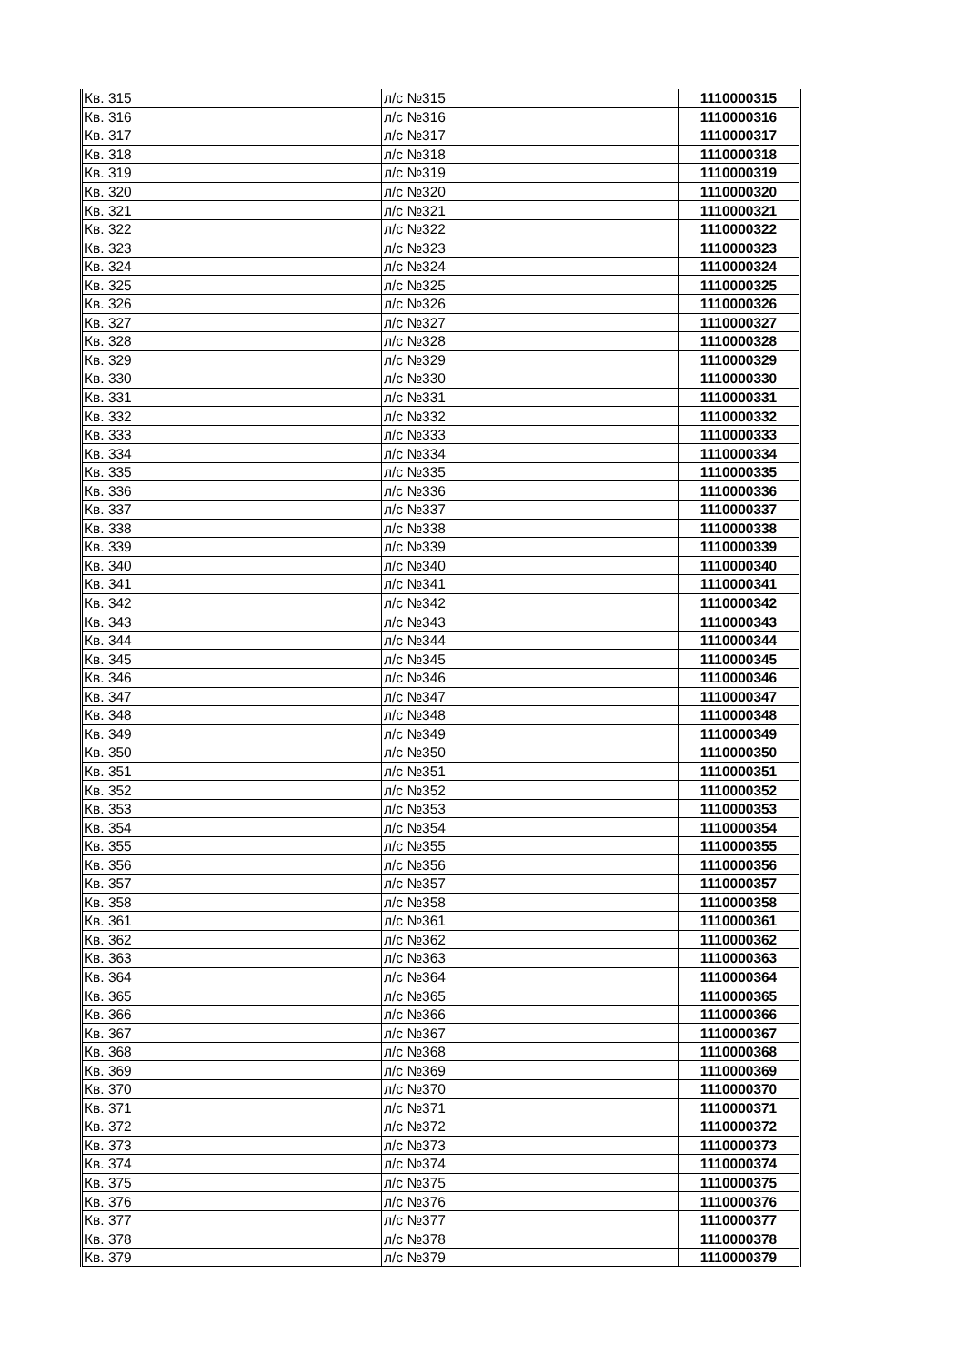| Кв. 315 | л/с №315 | 1110000315 |
| Кв. 316 | л/с №316 | 1110000316 |
| Кв. 317 | л/с №317 | 1110000317 |
| Кв. 318 | л/с №318 | 1110000318 |
| Кв. 319 | л/с №319 | 1110000319 |
| Кв. 320 | л/с №320 | 1110000320 |
| Кв. 321 | л/с №321 | 1110000321 |
| Кв. 322 | л/с №322 | 1110000322 |
| Кв. 323 | л/с №323 | 1110000323 |
| Кв. 324 | л/с №324 | 1110000324 |
| Кв. 325 | л/с №325 | 1110000325 |
| Кв. 326 | л/с №326 | 1110000326 |
| Кв. 327 | л/с №327 | 1110000327 |
| Кв. 328 | л/с №328 | 1110000328 |
| Кв. 329 | л/с №329 | 1110000329 |
| Кв. 330 | л/с №330 | 1110000330 |
| Кв. 331 | л/с №331 | 1110000331 |
| Кв. 332 | л/с №332 | 1110000332 |
| Кв. 333 | л/с №333 | 1110000333 |
| Кв. 334 | л/с №334 | 1110000334 |
| Кв. 335 | л/с №335 | 1110000335 |
| Кв. 336 | л/с №336 | 1110000336 |
| Кв. 337 | л/с №337 | 1110000337 |
| Кв. 338 | л/с №338 | 1110000338 |
| Кв. 339 | л/с №339 | 1110000339 |
| Кв. 340 | л/с №340 | 1110000340 |
| Кв. 341 | л/с №341 | 1110000341 |
| Кв. 342 | л/с №342 | 1110000342 |
| Кв. 343 | л/с №343 | 1110000343 |
| Кв. 344 | л/с №344 | 1110000344 |
| Кв. 345 | л/с №345 | 1110000345 |
| Кв. 346 | л/с №346 | 1110000346 |
| Кв. 347 | л/с №347 | 1110000347 |
| Кв. 348 | л/с №348 | 1110000348 |
| Кв. 349 | л/с №349 | 1110000349 |
| Кв. 350 | л/с №350 | 1110000350 |
| Кв. 351 | л/с №351 | 1110000351 |
| Кв. 352 | л/с №352 | 1110000352 |
| Кв. 353 | л/с №353 | 1110000353 |
| Кв. 354 | л/с №354 | 1110000354 |
| Кв. 355 | л/с №355 | 1110000355 |
| Кв. 356 | л/с №356 | 1110000356 |
| Кв. 357 | л/с №357 | 1110000357 |
| Кв. 358 | л/с №358 | 1110000358 |
| Кв. 361 | л/с №361 | 1110000361 |
| Кв. 362 | л/с №362 | 1110000362 |
| Кв. 363 | л/с №363 | 1110000363 |
| Кв. 364 | л/с №364 | 1110000364 |
| Кв. 365 | л/с №365 | 1110000365 |
| Кв. 366 | л/с №366 | 1110000366 |
| Кв. 367 | л/с №367 | 1110000367 |
| Кв. 368 | л/с №368 | 1110000368 |
| Кв. 369 | л/с №369 | 1110000369 |
| Кв. 370 | л/с №370 | 1110000370 |
| Кв. 371 | л/с №371 | 1110000371 |
| Кв. 372 | л/с №372 | 1110000372 |
| Кв. 373 | л/с №373 | 1110000373 |
| Кв. 374 | л/с №374 | 1110000374 |
| Кв. 375 | л/с №375 | 1110000375 |
| Кв. 376 | л/с №376 | 1110000376 |
| Кв. 377 | л/с №377 | 1110000377 |
| Кв. 378 | л/с №378 | 1110000378 |
| Кв. 379 | л/с №379 | 1110000379 |